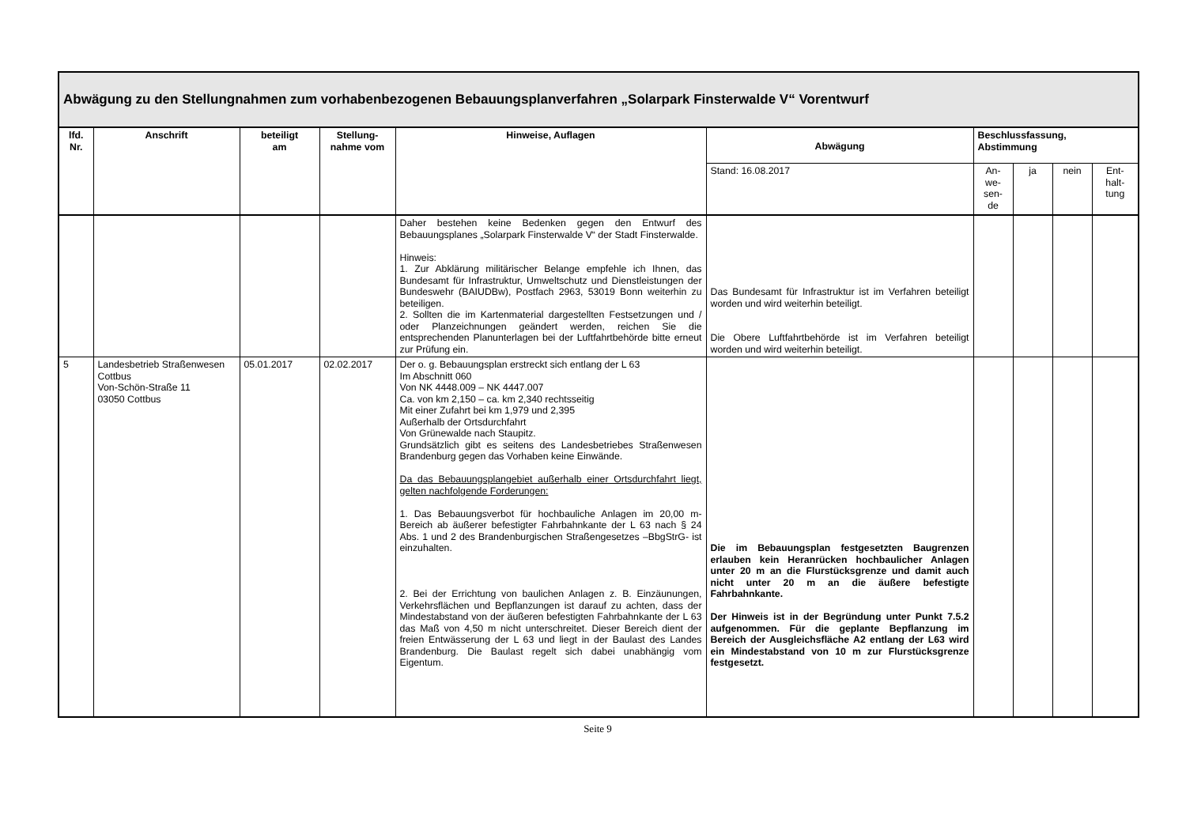| Abwägung zu den Stellungnahmen zum vorhabenbezogenen Bebauungsplanverfahren „Solarpark Finsterwalde V“ Vorentwurf | | | | | | | | | |
| lfd. Nr. | Anschrift | beteiligt am | Stellung- nahme vom | Hinweise, Auflagen | Abwägung | Beschlussfassung, Abstimmung | | | |
| | | | | | Stand: 16.08.2017 | An- we- sen- de | ja | nein | Ent- halt- tung |
| | | | | Daher bestehen keine Bedenken gegen den Entwurf des Bebauungsplanes „Solarpark Finsterwalde V“ der Stadt Finsterwalde. Hinweis: 1. Zur Abklärung militärischer Belange empfehle ich Ihnen, das Bundesamt für Infrastruktur, Umweltschutz und Dienstleistungen der Bundeswehr (BAIUDBw), Postfach 2963, 53019 Bonn weiterhin zu beteiligen. 2. Sollten die im Kartenmaterial dargestellten Festsetzungen und / oder Planzeichnungen geändert werden, reichen Sie die entsprechenden Planunterlagen bei der Luftfahrtbehörde bitte erneut zur Prüfung ein. | Das Bundesamt für Infrastruktur ist im Verfahren beteiligt worden und wird weiterhin beteiligt. Die Obere Luftfahrtbehörde ist im Verfahren beteiligt worden und wird weiterhin beteiligt. | | | | |
| 5 | Landesbetrieb Straßenwesen Cottbus Von-Schön-Straße 11 03050 Cottbus | 05.01.2017 | 02.02.2017 | Der o. g. Bebauungsplan erstreckt sich entlang der L 63 Im Abschnitt 060 Von NK 4448.009 – NK 4447.007 Ca. von km 2,150 – ca. km 2,340 rechtsseitig Mit einer Zufahrt bei km 1,979 und 2,395 Außerhalb der Ortsdurchfahrt Von Grünewalde nach Staupitz. Grundsätzlich gibt es seitens des Landesbetriebes Straßenwesen Brandenburg gegen das Vorhaben keine Einwände. Da das Bebauungsplangebiet außerhalb einer Ortsdurchfahrt liegt, gelten nachfolgende Forderungen: 1. Das Bebauungsverbot für hochbauliche Anlagen im 20,00 m-Bereich ab äußerer befestigter Fahrbahnkante der L 63 nach § 24 Abs. 1 und 2 des Brandenburgischen Straßengesetzes –BbgStrG- ist einzuhalten. 2. Bei der Errichtung von baulichen Anlagen z. B. Einzäunungen, Verkehrsflächen und Bepflanzungen ist darauf zu achten, dass der Mindestabstand von der äußeren befestigten Fahrbahnkante der L 63 das Maß von 4,50 m nicht unterschreitet. Dieser Bereich dient der freien Entwässerung der L 63 und liegt in der Baulast des Landes Brandenburg. Die Baulast regelt sich dabei unabhängig vom Eigentum. | Die im Bebauungsplan festgesetzten Baugrenzen erlauben kein Heranrücken hochbaulicher Anlagen unter 20 m an die Flurstücksgrenze und damit auch nicht unter 20 m an die äußere befestigte Fahrbahnkante. Der Hinweis ist in der Begründung unter Punkt 7.5.2 aufgenommen. Für die geplante Bepflanzung im Bereich der Ausgleichsfläche A2 entlang der L63 wird ein Mindestabstand von 10 m zur Flurstücksgrenze festgesetzt. | | | | |
Seite 9